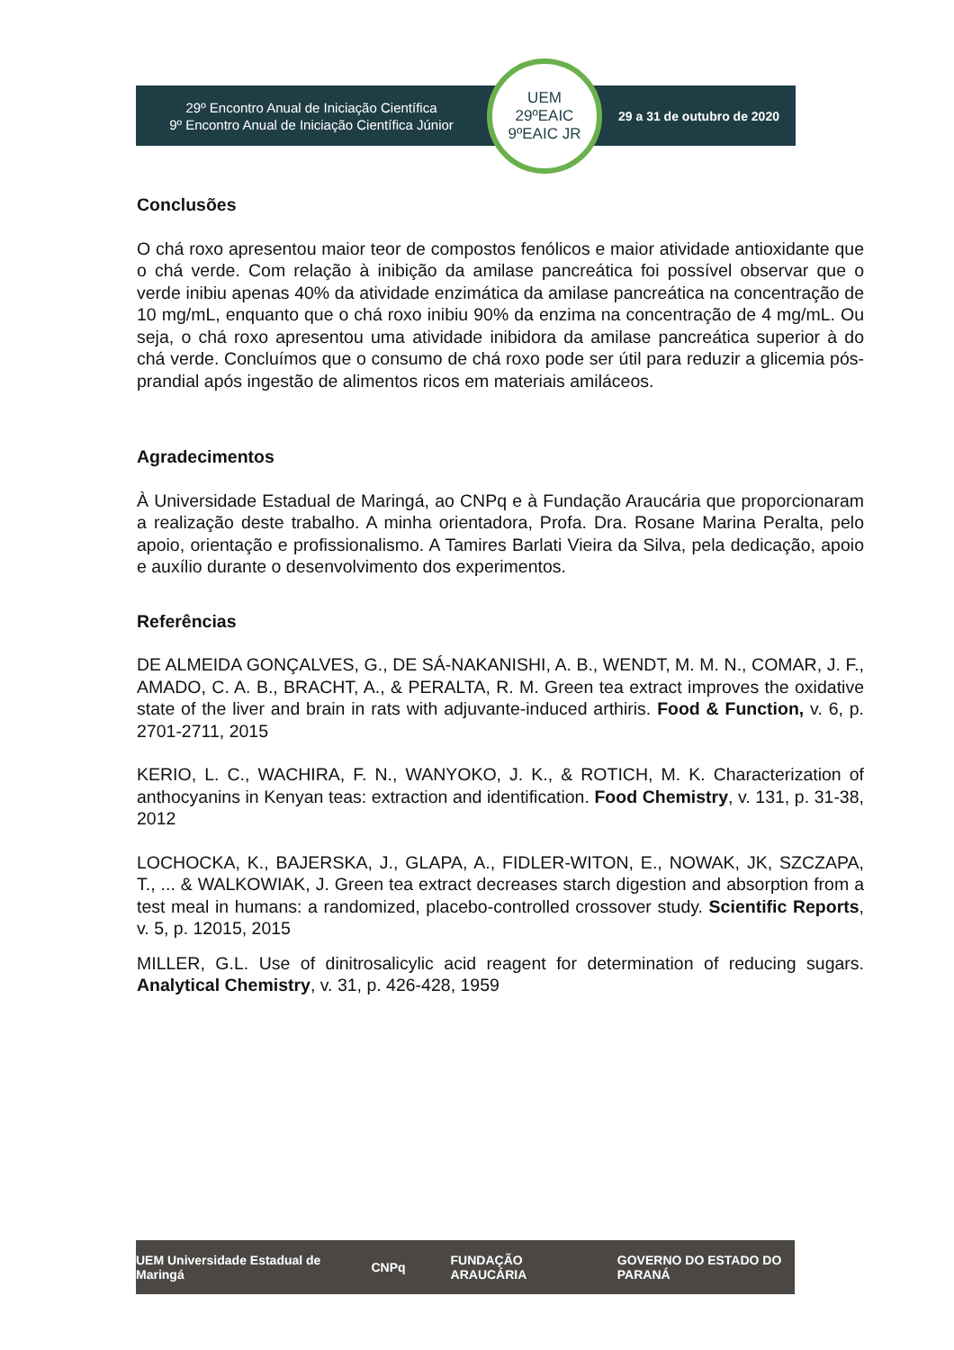29º Encontro Anual de Iniciação Científica
9º Encontro Anual de Iniciação Científica Júnior
UEM
29ºEAIC
9ºEAIC JR
29 a 31 de outubro de 2020
Conclusões
O chá roxo apresentou maior teor de compostos fenólicos e maior atividade antioxidante que o chá verde. Com relação à inibição da amilase pancreática foi possível observar que o verde inibiu apenas 40% da atividade enzimática da amilase pancreática na concentração de 10 mg/mL, enquanto que o chá roxo inibiu 90% da enzima na concentração de 4 mg/mL. Ou seja, o chá roxo apresentou uma atividade inibidora da amilase pancreática superior à do chá verde. Concluímos que o consumo de chá roxo pode ser útil para reduzir a glicemia pós-prandial após ingestão de alimentos ricos em materiais amiláceos.
Agradecimentos
À Universidade Estadual de Maringá, ao CNPq e à Fundação Araucária que proporcionaram a realização deste trabalho. A minha orientadora, Profa. Dra. Rosane Marina Peralta, pelo apoio, orientação e profissionalismo. A Tamires Barlati Vieira da Silva, pela dedicação, apoio e auxílio durante o desenvolvimento dos experimentos.
Referências
DE ALMEIDA GONÇALVES, G., DE SÁ-NAKANISHI, A. B., WENDT, M. M. N., COMAR, J. F., AMADO, C. A. B., BRACHT, A., & PERALTA, R. M. Green tea extract improves the oxidative state of the liver and brain in rats with adjuvante-induced arthiris. Food & Function, v. 6, p. 2701-2711, 2015
KERIO, L. C., WACHIRA, F. N., WANYOKO, J. K., & ROTICH, M. K. Characterization of anthocyanins in Kenyan teas: extraction and identification. Food Chemistry, v. 131, p. 31-38, 2012
LOCHOCKA, K., BAJERSKA, J., GLAPA, A., FIDLER-WITON, E., NOWAK, JK, SZCZAPA, T., ... & WALKOWIAK, J. Green tea extract decreases starch digestion and absorption from a test meal in humans: a randomized, placebo-controlled crossover study. Scientific Reports, v. 5, p. 12015, 2015
MILLER, G.L. Use of dinitrosalicylic acid reagent for determination of reducing sugars. Analytical Chemistry, v. 31, p. 426-428, 1959
UEM Universidade Estadual de Maringá CNPq FUNDAÇÃO ARAUCÁRIA GOVERNO DO ESTADO DO PARANÁ